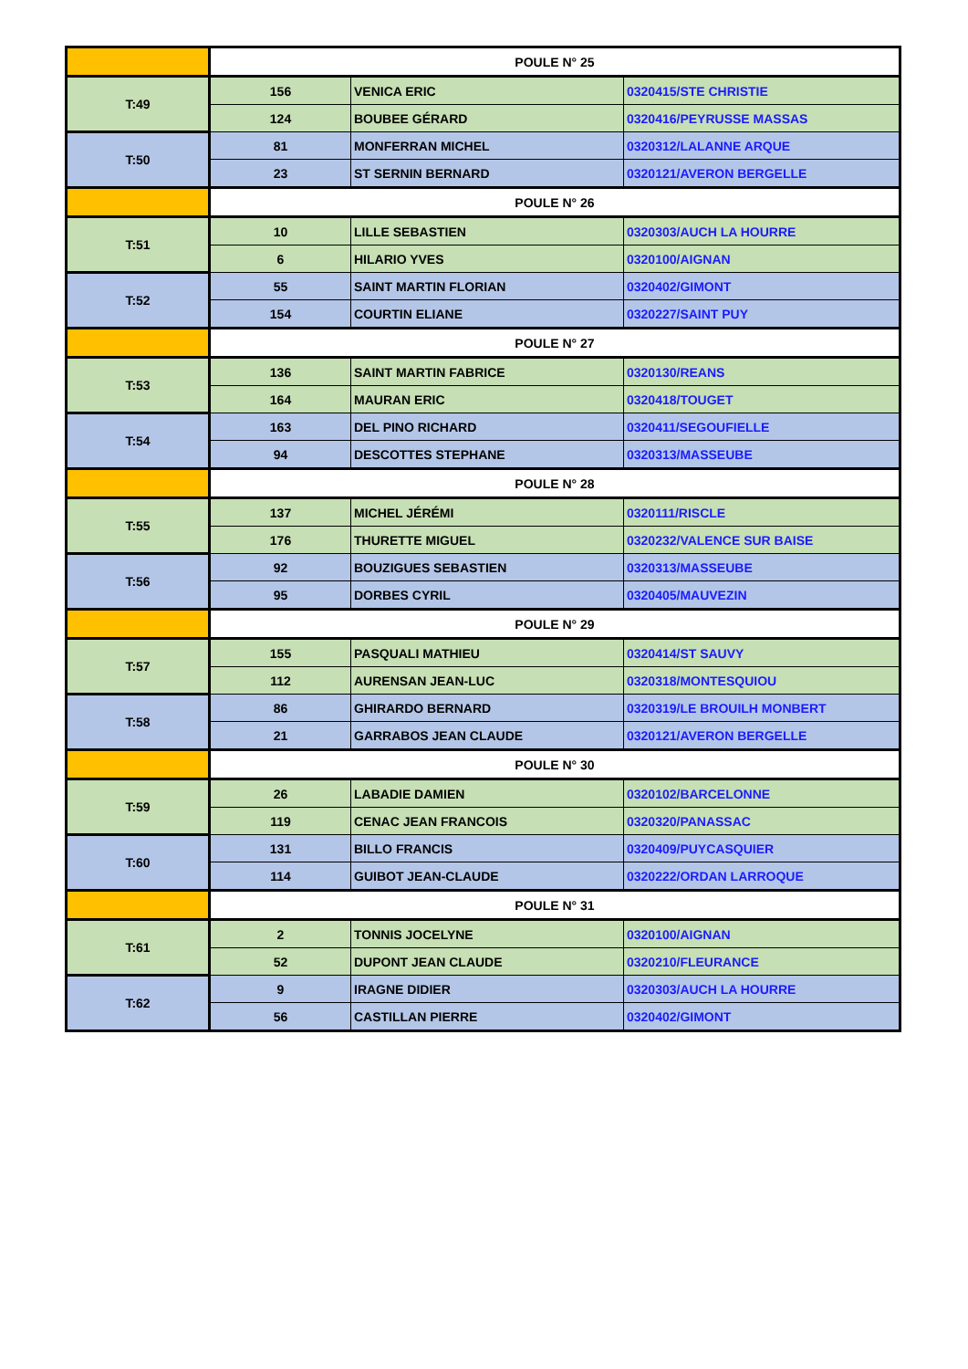| | POULE N° 25 | | |
| T:49 | 156 | VENICA ERIC | 0320415/STE CHRISTIE |
| | 124 | BOUBEE GÉRARD | 0320416/PEYRUSSE MASSAS |
| T:50 | 81 | MONFERRAN MICHEL | 0320312/LALANNE ARQUE |
| | 23 | ST SERNIN BERNARD | 0320121/AVERON BERGELLE |
| | POULE N° 26 | | |
| T:51 | 10 | LILLE SEBASTIEN | 0320303/AUCH LA HOURRE |
| | 6 | HILARIO YVES | 0320100/AIGNAN |
| T:52 | 55 | SAINT MARTIN FLORIAN | 0320402/GIMONT |
| | 154 | COURTIN ELIANE | 0320227/SAINT PUY |
| | POULE N° 27 | | |
| T:53 | 136 | SAINT MARTIN FABRICE | 0320130/REANS |
| | 164 | MAURAN ERIC | 0320418/TOUGET |
| T:54 | 163 | DEL PINO RICHARD | 0320411/SEGOUFIELLE |
| | 94 | DESCOTTES STEPHANE | 0320313/MASSEUBE |
| | POULE N° 28 | | |
| T:55 | 137 | MICHEL JÉRÉMI | 0320111/RISCLE |
| | 176 | THURETTE MIGUEL | 0320232/VALENCE SUR BAISE |
| T:56 | 92 | BOUZIGUES SEBASTIEN | 0320313/MASSEUBE |
| | 95 | DORBES CYRIL | 0320405/MAUVEZIN |
| | POULE N° 29 | | |
| T:57 | 155 | PASQUALI MATHIEU | 0320414/ST SAUVY |
| | 112 | AURENSAN JEAN-LUC | 0320318/MONTESQUIOU |
| T:58 | 86 | GHIRARDO BERNARD | 0320319/LE BROUILH MONBERT |
| | 21 | GARRABOS JEAN CLAUDE | 0320121/AVERON BERGELLE |
| | POULE N° 30 | | |
| T:59 | 26 | LABADIE DAMIEN | 0320102/BARCELONNE |
| | 119 | CENAC JEAN FRANCOIS | 0320320/PANASSAC |
| T:60 | 131 | BILLO FRANCIS | 0320409/PUYCASQUIER |
| | 114 | GUIBOT JEAN-CLAUDE | 0320222/ORDAN LARROQUE |
| | POULE N° 31 | | |
| T:61 | 2 | TONNIS JOCELYNE | 0320100/AIGNAN |
| | 52 | DUPONT JEAN CLAUDE | 0320210/FLEURANCE |
| T:62 | 9 | IRAGNE DIDIER | 0320303/AUCH LA HOURRE |
| | 56 | CASTILLAN PIERRE | 0320402/GIMONT |